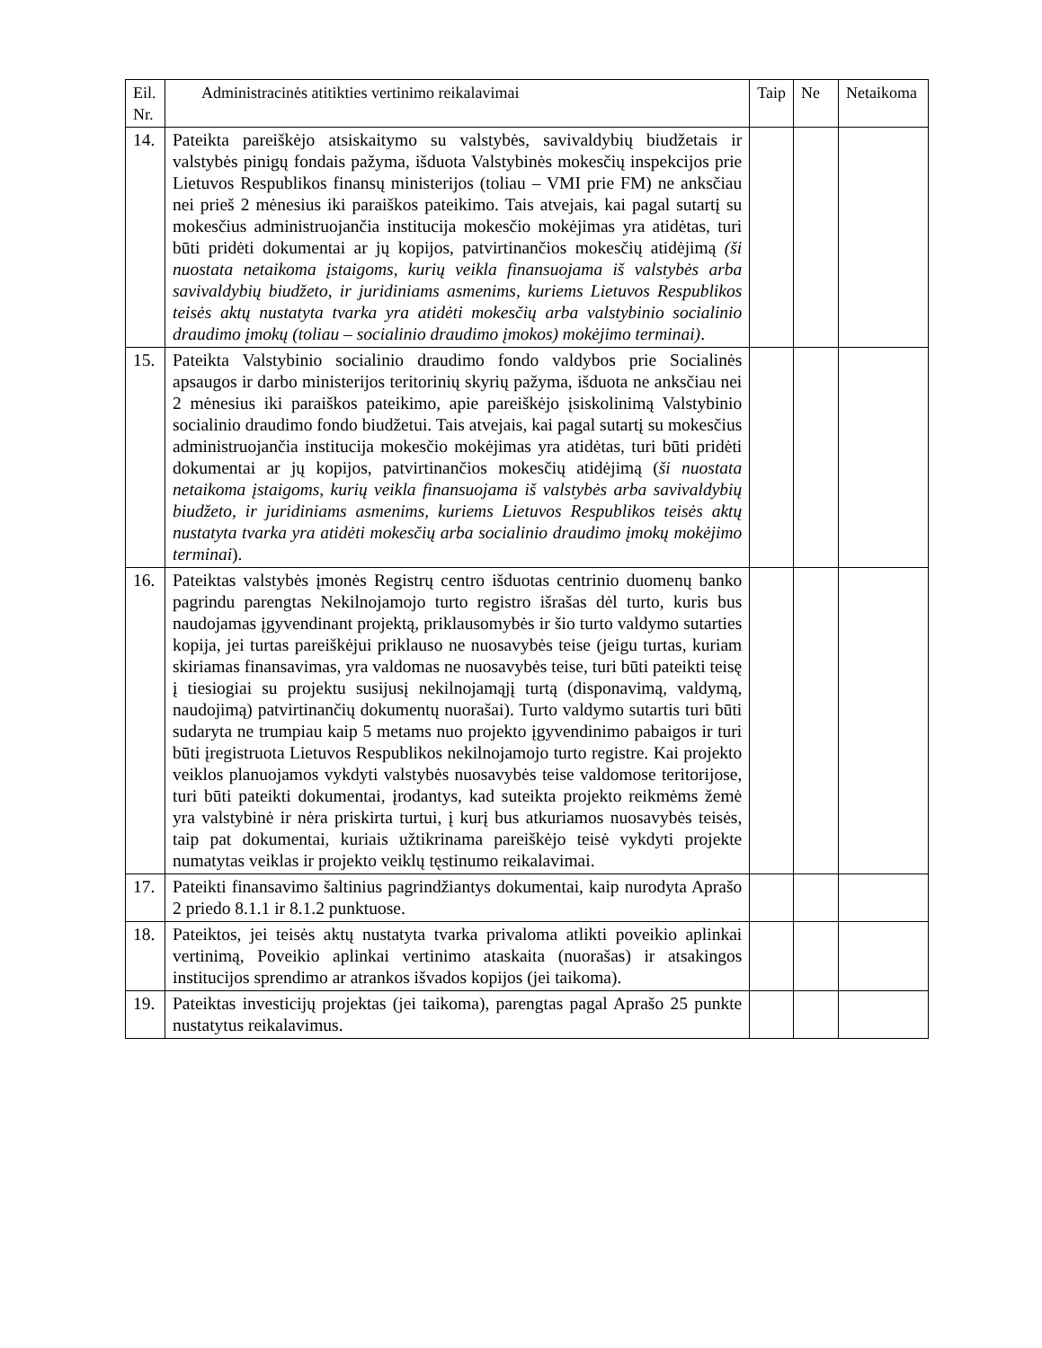| Eil. Nr. | Administracinės atitikties vertinimo reikalavimai | Taip | Ne | Netaikoma |
| --- | --- | --- | --- | --- |
| 14. | Pateikta pareiškėjo atsiskaitymo su valstybės, savivaldybių biudžetais ir valstybės pinigų fondais pažyma, išduota Valstybinės mokesčių inspekcijos prie Lietuvos Respublikos finansų ministerijos (toliau – VMI prie FM) ne anksčiau nei prieš 2 mėnesius iki paraiškos pateikimo. Tais atvejais, kai pagal sutartį su mokesčius administruojančia institucija mokesčio mokėjimas yra atidėtas, turi būti pridėti dokumentai ar jų kopijos, patvirtinančios mokesčių atidėjimą (ši nuostata netaikoma įstaigoms, kurių veikla finansuojama iš valstybės arba savivaldybių biudžeto, ir juridiniams asmenims, kuriems Lietuvos Respublikos teisės aktų nustatyta tvarka yra atidėti mokesčių arba valstybinio socialinio draudimo įmokų (toliau – socialinio draudimo įmokos) mokėjimo terminai) . | | | |
| 15. | Pateikta Valstybinio socialinio draudimo fondo valdybos prie Socialinės apsaugos ir darbo ministerijos teritorinių skyrių pažyma, išduota ne anksčiau nei 2 mėnesius iki paraiškos pateikimo, apie pareiškėjo įsiskolinimą Valstybinio socialinio draudimo fondo biudžetui. Tais atvejais, kai pagal sutartį su mokesčius administruojančia institucija mokesčio mokėjimas yra atidėtas, turi būti pridėti dokumentai ar jų kopijos, patvirtinančios mokesčių atidėjimą ( ši nuostata netaikoma įstaigoms, kurių veikla finansuojama iš valstybės arba savivaldybių biudžeto, ir juridiniams asmenims, kuriems Lietuvos Respublikos teisės aktų nustatyta tvarka yra atidėti mokesčių arba socialinio draudimo įmokų mokėjimo terminai ). | | | |
| 16. | Pateiktas valstybės įmonės Registrų centro išduotas centrinio duomenų banko pagrindu parengtas Nekilnojamojo turto registro išrašas dėl turto, kuris bus naudojamas įgyvendinant projektą, priklausomybės ir šio turto valdymo sutarties kopija, jei turtas pareiškėjui priklauso ne nuosavybės teise (jeigu turtas, kuriam skiriamas finansavimas, yra valdomas ne nuosavybės teise, turi būti pateikti teisę į tiesiogiai su projektu susijusį nekilnojamąjį turtą (disponavimą, valdymą, naudojimą) patvirtinančių dokumentų nuorašai). Turto valdymo sutartis turi būti sudaryta ne trumpiau kaip 5 metams nuo projekto įgyvendinimo pabaigos ir turi būti įregistruota Lietuvos Respublikos nekilnojamojo turto registre. Kai projekto veiklos planuojamos vykdyti valstybės nuosavybės teise valdomose teritorijose, turi būti pateikti dokumentai, įrodantys, kad suteikta projekto reikmėms žemė yra valstybinė ir nėra priskirta turtui, į kurį bus atkuriamos nuosavybės teisės, taip pat dokumentai, kuriais užtikrinama pareiškėjo teisė vykdyti projekte numatytas veiklas ir projekto veiklų tęstinumo reikalavimai. | | | |
| 17. | Pateikti finansavimo šaltinius pagrindžiantys dokumentai, kaip nurodyta Aprašo 2 priedo 8.1.1 ir 8.1.2 punktuose. | | | |
| 18. | Pateiktos, jei teisės aktų nustatyta tvarka privaloma atlikti poveikio aplinkai vertinimą, Poveikio aplinkai vertinimo ataskaita (nuorašas) ir atsakingos institucijos sprendimo ar atrankos išvados kopijos (jei taikoma). | | | |
| 19. | Pateiktas investicijų projektas (jei taikoma), parengtas pagal Aprašo 25 punkte nustatytus reikalavimus. | | | |